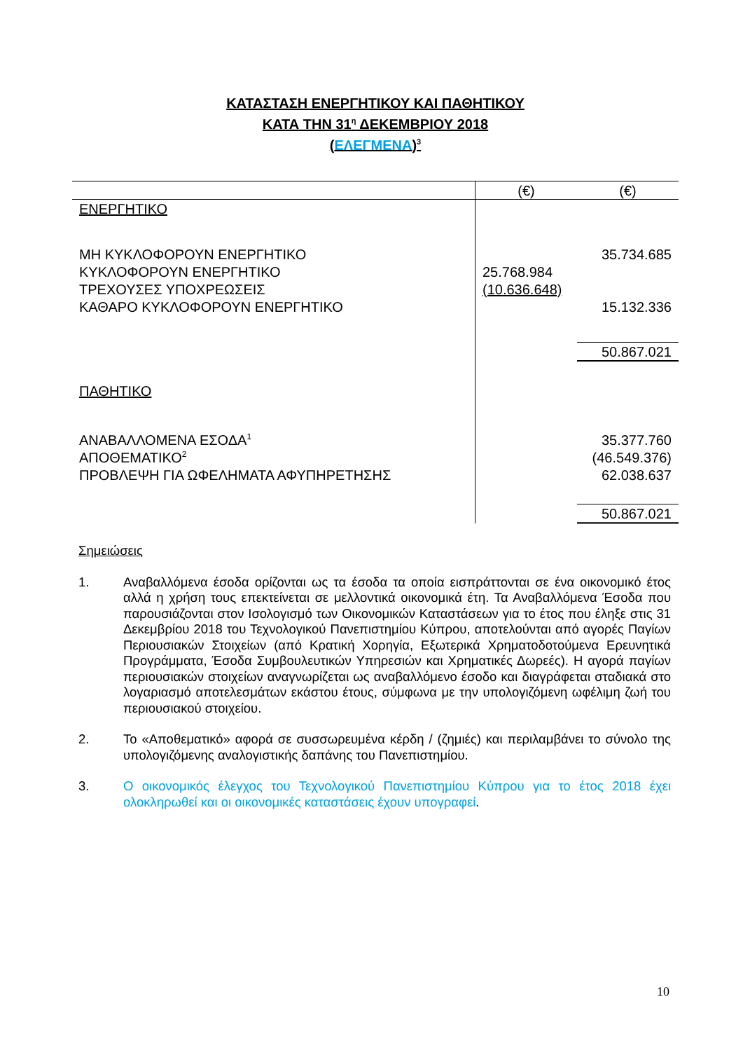ΚΑΤΑΣΤΑΣΗ ΕΝΕΡΓΗΤΙΚΟΥ ΚΑΙ ΠΑΘΗΤΙΚΟΥ
ΚΑΤΑ ΤΗΝ 31<sup>η</sup> ΔΕΚΕΜΒΡΙΟΥ 2018
(ΕΛΕΓΜΕΝΑ)<sup>3</sup>
| | (€) | (€) |
| --- | --- | --- |
| ΕΝΕΡΓΗΤΙΚΟ | | |
| ΜΗ ΚΥΚΛΟΦΟΡΟΥΝ ΕΝΕΡΓΗΤΙΚΟ | | 35.734.685 |
| ΚΥΚΛΟΦΟΡΟΥΝ ΕΝΕΡΓΗΤΙΚΟ | 25.768.984 | |
| ΤΡΕΧΟΥΣΕΣ ΥΠΟΧΡΕΩΣΕΙΣ | (10.636.648) | |
| ΚΑΘΑΡΟ ΚΥΚΛΟΦΟΡΟΥΝ ΕΝΕΡΓΗΤΙΚΟ | | 15.132.336 |
| | | 50.867.021 |
| ΠΑΘΗΤΙΚΟ | | |
| ΑΝΑΒΑΛΛΟΜΕΝΑ ΕΣΟΔΑ<sup>1</sup> | | 35.377.760 |
| ΑΠΟΘΕΜΑΤΙΚΟ<sup>2</sup> | | (46.549.376) |
| ΠΡΟΒΛΕΨΗ ΓΙΑ ΩΦΕΛΗΜΑΤΑ ΑΦΥΠΗΡΕΤΗΣΗΣ | | 62.038.637 |
| | | 50.867.021 |
Σημειώσεις
1. Αναβαλλόμενα έσοδα ορίζονται ως τα έσοδα τα οποία εισπράττονται σε ένα οικονομικό έτος αλλά η χρήση τους επεκτείνεται σε μελλοντικά οικονομικά έτη. Τα Αναβαλλόμενα Έσοδα που παρουσιάζονται στον Ισολογισμό των Οικονομικών Καταστάσεων για το έτος που έληξε στις 31 Δεκεμβρίου 2018 του Τεχνολογικού Πανεπιστημίου Κύπρου, αποτελούνται από αγορές Παγίων Περιουσιακών Στοιχείων (από Κρατική Χορηγία, Εξωτερικά Χρηματοδοτούμενα Ερευνητικά Προγράμματα, Έσοδα Συμβουλευτικών Υπηρεσιών και Χρηματικές Δωρεές). Η αγορά παγίων περιουσιακών στοιχείων αναγνωρίζεται ως αναβαλλόμενο έσοδο και διαγράφεται σταδιακά στο λογαριασμό αποτελεσμάτων εκάστου έτους, σύμφωνα με την υπολογιζόμενη ωφέλιμη ζωή του περιουσιακού στοιχείου.
2. Το «Αποθεματικό» αφορά σε συσσωρευμένα κέρδη / (ζημιές) και περιλαμβάνει το σύνολο της υπολογιζόμενης αναλογιστικής δαπάνης του Πανεπιστημίου.
3. Ο οικονομικός έλεγχος του Τεχνολογικού Πανεπιστημίου Κύπρου για το έτος 2018 έχει ολοκληρωθεί και οι οικονομικές καταστάσεις έχουν υπογραφεί.
10